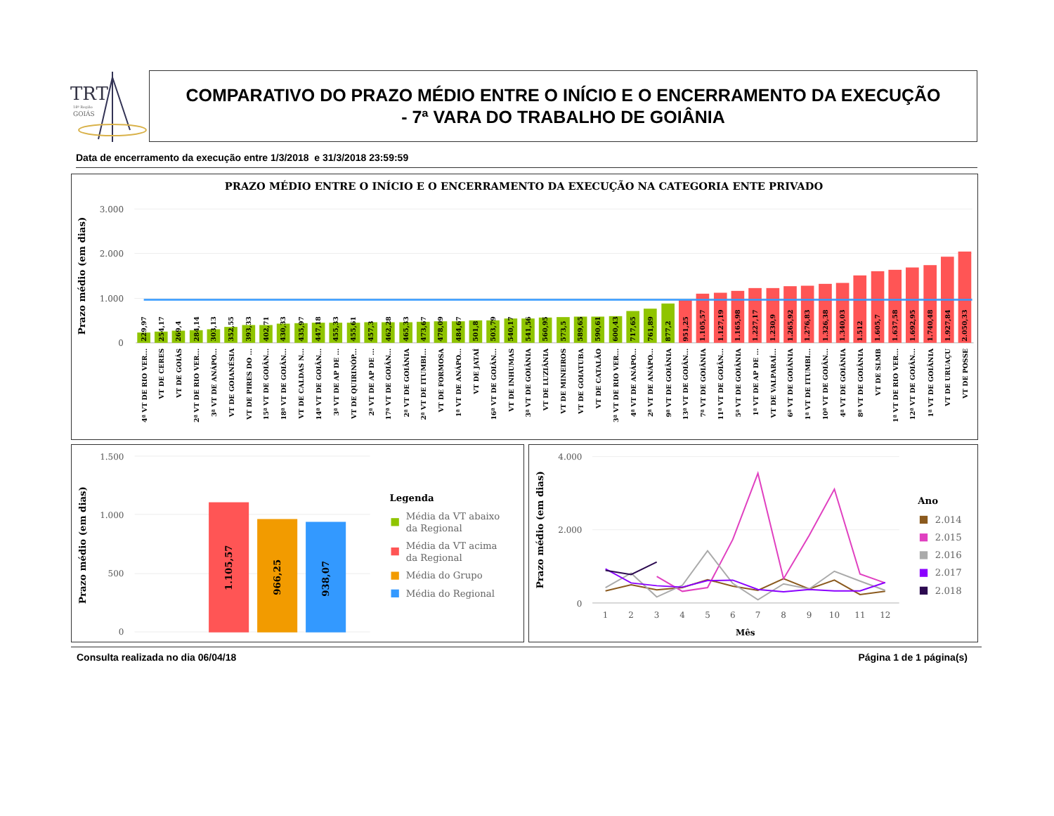TRT
18ª Região
GOIÁS
COMPARATIVO DO PRAZO MÉDIO ENTRE O INÍCIO E O ENCERRAMENTO DA EXECUÇÃO
- 7ª VARA DO TRABALHO DE GOIÂNIA
Data de encerramento da execução entre 1/3/2018 e 31/3/2018 23:59:59
PRAZO MÉDIO ENTRE O INÍCIO E O ENCERRAMENTO DA EXECUÇÃO NA CATEGORIA ENTE PRIVADO
Prazo médio (em dias)
3.000
2.000
1.000
0
229,97
4ª VT DE RIO VER...
254,17
VT DE CERES
269,4
VT DE GOIÁS
284,14
2ª VT DE RIO VER...
303,13
3ª VT DE ANÁPO...
352,55
VT DE GOIANÉSIA
393,33
VT DE PIRES DO ...
402,71
15ª VT DE GOIÂN...
430,33
18ª VT DE GOIÂN...
435,97
VT DE CALDAS N...
447,18
14ª VT DE GOIÂN...
455,33
3ª VT DE AP DE ...
455,61
VT DE QUIRINÓP...
457,3
2ª VT DE AP DE ...
462,28
17ª VT DE GOIÂN...
465,33
2ª VT DE GOIÂNIA
473,67
2ª VT DE ITUMBI...
478,09
VT DE FORMOSA
484,67
1ª VT DE ANÁPO...
501,8
VT DE JATAÍ
503,79
16ª VT DE GOIÂN...
540,17
VT DE INHUMAS
541,56
3ª VT DE GOIÂNIA
560,95
VT DE LUZIÂNIA
573,5
VT DE MINEIROS
589,65
VT DE GOIATUBA
590,61
VT DE CATALÃO
600,43
3ª VT DE RIO VER...
717,65
4ª VT DE ANÁPO...
761,89
2ª VT DE ANÁPO...
877,2
9ª VT DE GOIÂNIA
951,25
13ª VT DE GOIÂN...
1.105,57
7ª VT DE GOIÂNIA
1.127,19
11ª VT DE GOIÂN...
1.165,98
5ª VT DE GOIÂNIA
1.227,17
1ª VT DE AP DE ...
1.230,9
VT DE VALPARAÍ...
1.265,92
6ª VT DE GOIÂNIA
1.276,83
1ª VT DE ITUMBI...
1.326,38
10ª VT DE GOIÂN...
1.340,03
4ª VT DE GOIÂNIA
1.512
8ª VT DE GOIÂNIA
1.605,7
VT DE SLMB
1.637,58
1ª VT DE RIO VER...
1.692,95
12ª VT DE GOIÂN...
1.740,48
1ª VT DE GOIÂNIA
1.927,84
VT DE URUAÇU
2.050,33
VT DE POSSE
Prazo médio (em dias)
1.500
1.000
500
0
1.105,57
966,25
938,07
Legenda
Média da VT abaixo
da Regional
Média da VT acima
da Regional
Média do Grupo
Média do Regional
Prazo médio (em dias)
4.000
2.000
0
1
2
3
4
5
6
7
8
9
10
11
12
Mês
Ano
2.014
2.015
2.016
2.017
2.018
Consulta realizada no dia 06/04/18 Página 1 de 1 página(s)